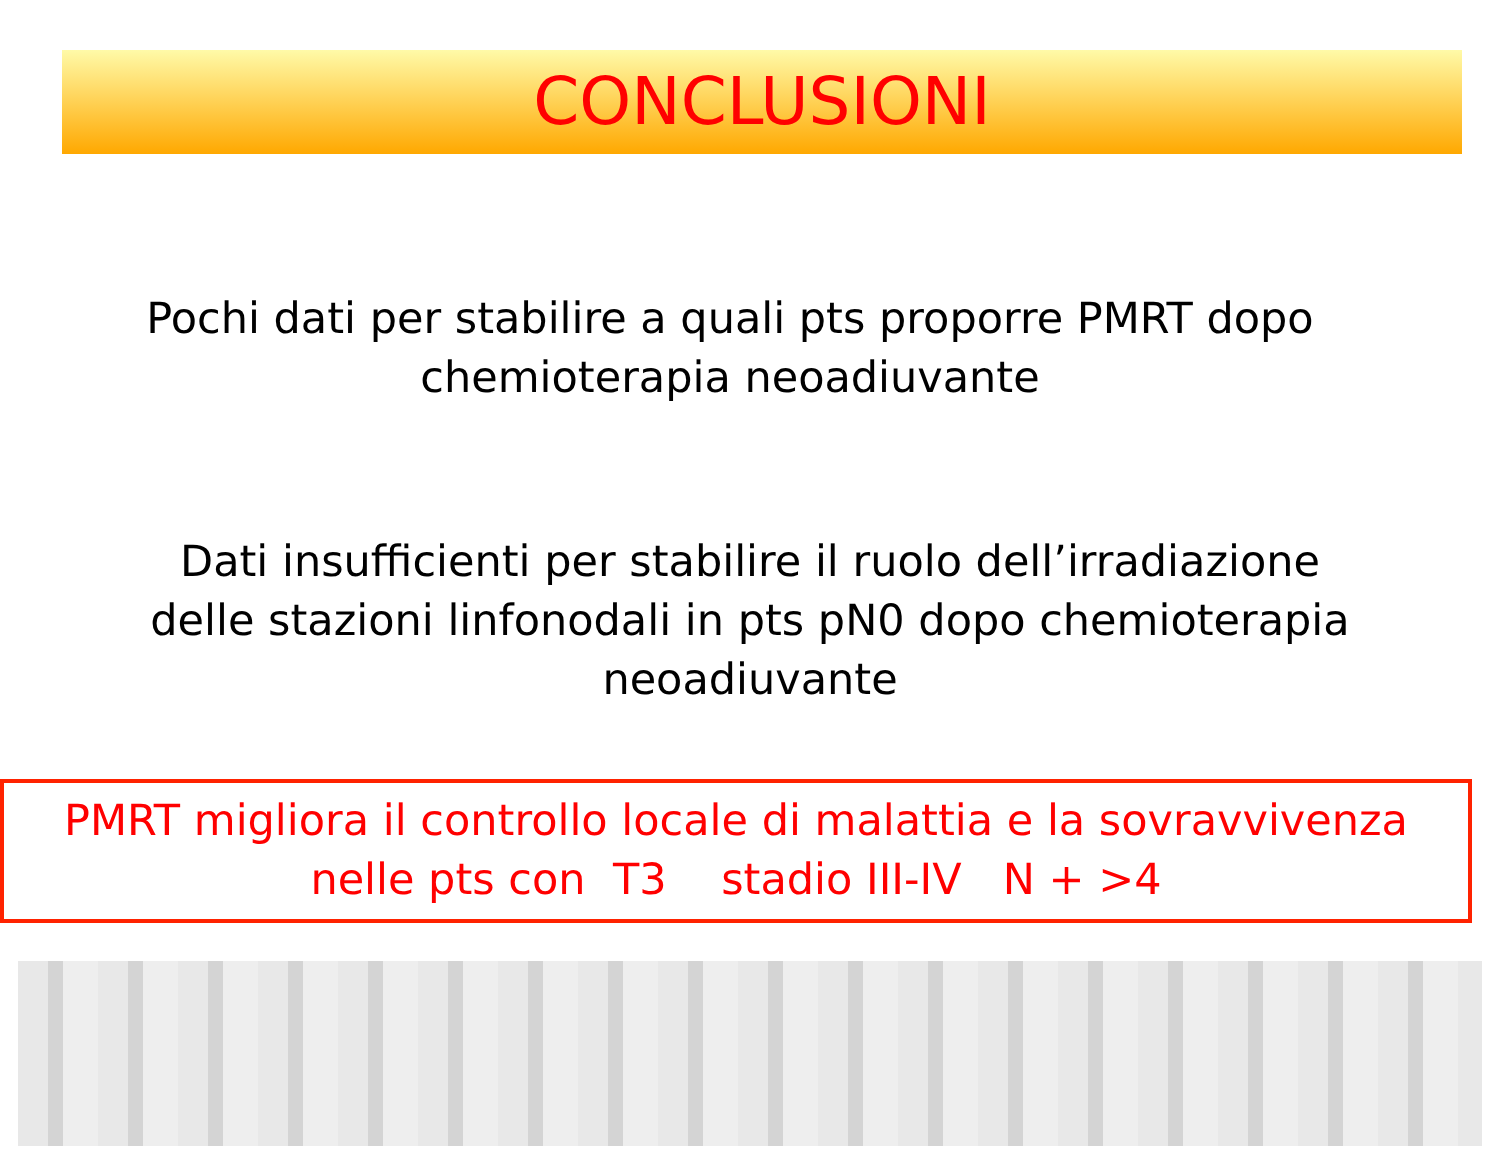CONCLUSIONI
Pochi dati per stabilire a quali pts proporre PMRT dopo
chemioterapia neoadiuvante
Dati insufficienti per stabilire il ruolo dell’irradiazione
delle stazioni linfonodali in pts pN0 dopo chemioterapia
neoadiuvante
PMRT migliora il controllo locale di malattia e la sovravvivenza
nelle pts con T3 stadio III-IV N + >4